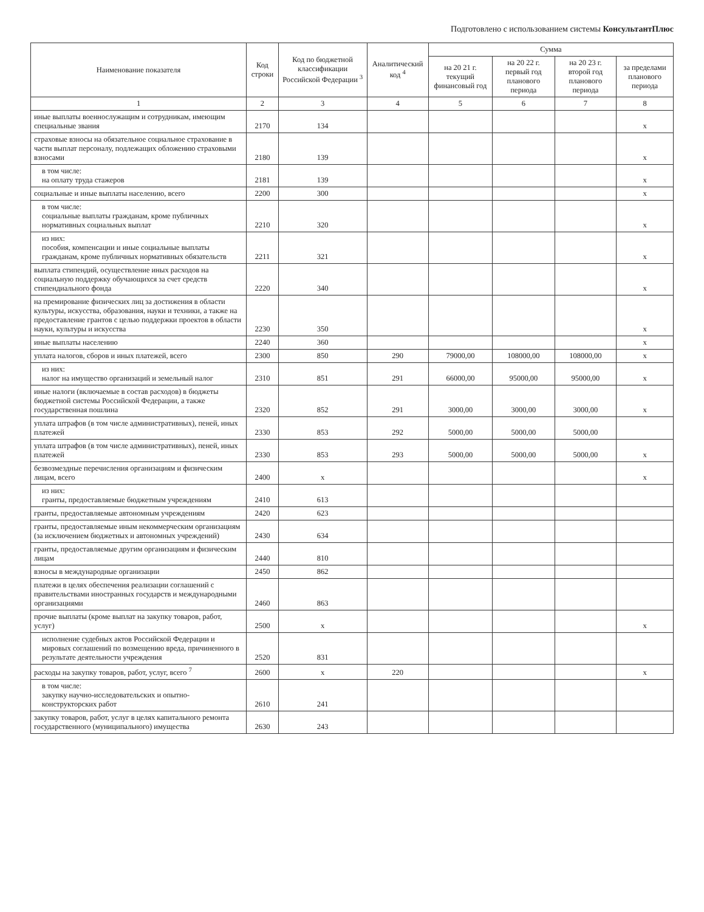Подготовлено с использованием системы КонсультантПлюс
| Наименование показателя | Код строки | Код по бюджетной классификации Российской Федерации <sup>3</sup> | Аналитический код <sup>4</sup> | Сумма | | | |
| --- | --- | --- | --- | --- | --- | --- | --- |
| | | | | на 20 21 г. текущий финансовый год | на 20 22 г. первый год планового периода | на 20 23 г. второй год планового периода | за пределами планового периода |
| 1 | 2 | 3 | 4 | 5 | 6 | 7 | 8 |
| иные выплаты военнослужащим и сотрудникам, имеющим специальные звания | 2170 | 134 | | | | | x |
| страховые взносы на обязательное социальное страхование в части выплат персоналу, подлежащих обложению страховыми взносами | 2180 | 139 | | | | | x |
| в том числе: на оплату труда стажеров | 2181 | 139 | | | | | x |
| социальные и иные выплаты населению, всего | 2200 | 300 | | | | | x |
| в том числе: социальные выплаты гражданам, кроме публичных нормативных социальных выплат | 2210 | 320 | | | | | x |
| из них: пособия, компенсации и иные социальные выплаты гражданам, кроме публичных нормативных обязательств | 2211 | 321 | | | | | x |
| выплата стипендий, осуществление иных расходов на социальную поддержку обучающихся за счет средств стипендиального фонда | 2220 | 340 | | | | | x |
| на премирование физических лиц за достижения в области культуры, искусства, образования, науки и техники, а также на предоставление грантов с целью поддержки проектов в области науки, культуры и искусства | 2230 | 350 | | | | | x |
| иные выплаты населению | 2240 | 360 | | | | | x |
| уплата налогов, сборов и иных платежей, всего | 2300 | 850 | 290 | 79000,00 | 108000,00 | 108000,00 | x |
| из них: налог на имущество организаций и земельный налог | 2310 | 851 | 291 | 66000,00 | 95000,00 | 95000,00 | x |
| иные налоги (включаемые в состав расходов) в бюджеты бюджетной системы Российской Федерации, а также государственная пошлина | 2320 | 852 | 291 | 3000,00 | 3000,00 | 3000,00 | x |
| уплата штрафов (в том числе административных), пеней, иных платежей | 2330 | 853 | 292 | 5000,00 | 5000,00 | 5000,00 | |
| уплата штрафов (в том числе административных), пеней, иных платежей | 2330 | 853 | 293 | 5000,00 | 5000,00 | 5000,00 | x |
| безвозмездные перечисления организациям и физическим лицам, всего | 2400 | x | | | | | x |
| из них: гранты, предоставляемые бюджетным учреждениям | 2410 | 613 | | | | | |
| гранты, предоставляемые автономным учреждениям | 2420 | 623 | | | | | |
| гранты, предоставляемые иным некоммерческим организациям (за исключением бюджетных и автономных учреждений) | 2430 | 634 | | | | | |
| гранты, предоставляемые другим организациям и физическим лицам | 2440 | 810 | | | | | |
| взносы в международные организации | 2450 | 862 | | | | | |
| платежи в целях обеспечения реализации соглашений с правительствами иностранных государств и международными организациями | 2460 | 863 | | | | | |
| прочие выплаты (кроме выплат на закупку товаров, работ, услуг) | 2500 | x | | | | | x |
| исполнение судебных актов Российской Федерации и мировых соглашений по возмещению вреда, причиненного в результате деятельности учреждения | 2520 | 831 | | | | | |
| расходы на закупку товаров, работ, услуг, всего <sup>7</sup> | 2600 | x | 220 | | | | x |
| в том числе: закупку научно-исследовательских и опытно-конструкторских работ | 2610 | 241 | | | | | |
| закупку товаров, работ, услуг в целях капитального ремонта государственного (муниципального) имущества | 2630 | 243 | | | | | |